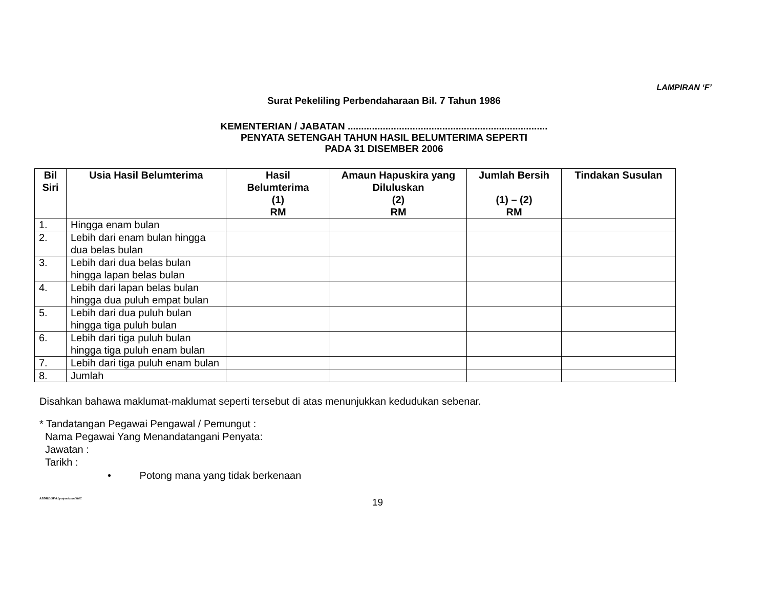LAMPIRAN ‘F’
Surat Pekeliling Perbendaharaan Bil. 7 Tahun 1986
KEMENTERIAN / JABATAN ..........................................................................
PENYATA SETENGAH TAHUN HASIL BELUMTERIMA SEPERTI
PADA 31 DISEMBER 2006
| Bil Siri | Usia Hasil Belumterima | Hasil Belumterima (1) RM | Amaun Hapuskira yang Diluluskan (2) RM | Jumlah Bersih (1) – (2) RM | Tindakan Susulan |
| --- | --- | --- | --- | --- | --- |
| 1. | Hingga enam bulan | | | | |
| 2. | Lebih dari enam bulan hingga dua belas bulan | | | | |
| 3. | Lebih dari dua belas bulan hingga lapan belas bulan | | | | |
| 4. | Lebih dari lapan belas bulan hingga dua puluh empat bulan | | | | |
| 5. | Lebih dari dua puluh bulan hingga tiga puluh bulan | | | | |
| 6. | Lebih dari tiga puluh bulan hingga tiga puluh enam bulan | | | | |
| 7. | Lebih dari tiga puluh enam bulan | | | | |
| 8. | Jumlah | | | | |
Disahkan bahawa maklumat-maklumat seperti tersebut di atas menunjukkan kedudukan sebenar.
* Tandatangan Pegawai Pengawal / Pemungut :
Nama Pegawai Yang Menandatangani Penyata:
Jawatan :
Tarikh :
• Potong mana yang tidak berkenaan
ABDHD/SPekl.pntpnakaun/SitiC 19